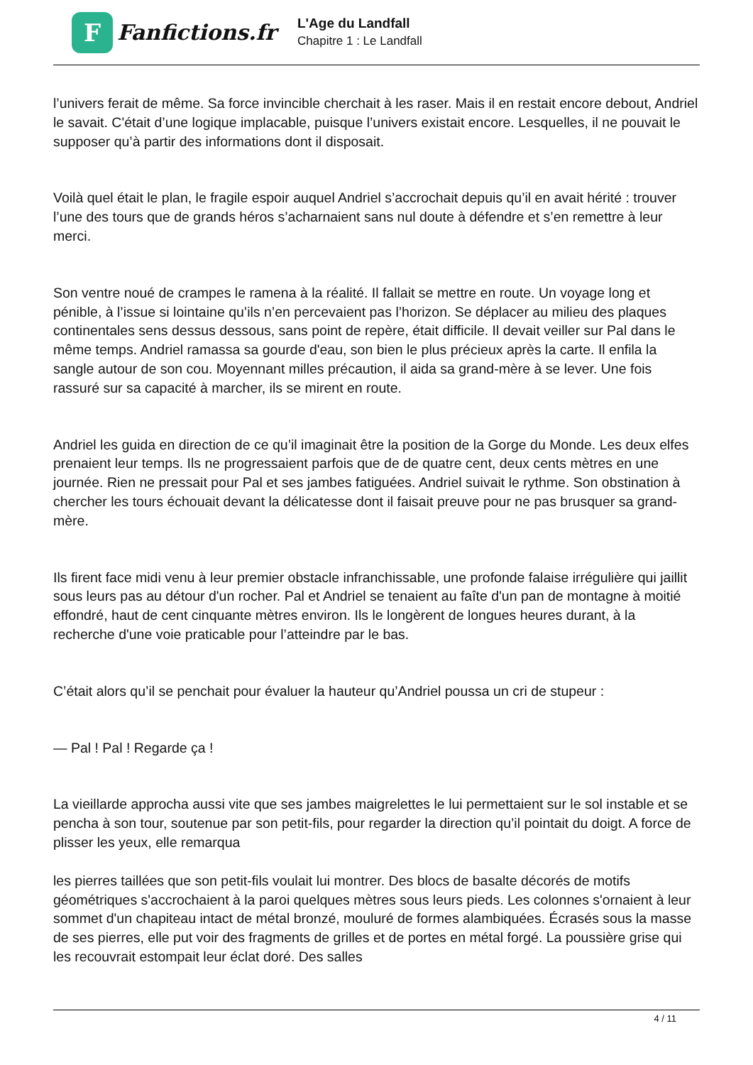F
Fanfictions.fr
L'Age du Landfall
Chapitre 1 : Le Landfall
l’univers ferait de même. Sa force invincible cherchait à les raser. Mais il en restait encore debout, Andriel le savait. C'était d’une logique implacable, puisque l’univers existait encore. Lesquelles, il ne pouvait le supposer qu’à partir des informations dont il disposait.
Voilà quel était le plan, le fragile espoir auquel Andriel s’accrochait depuis qu’il en avait hérité : trouver l’une des tours que de grands héros s’acharnaient sans nul doute à défendre et s’en remettre à leur merci.
Son ventre noué de crampes le ramena à la réalité. Il fallait se mettre en route. Un voyage long et pénible, à l’issue si lointaine qu’ils n’en percevaient pas l’horizon. Se déplacer au milieu des plaques continentales sens dessus dessous, sans point de repère, était difficile. Il devait veiller sur Pal dans le même temps. Andriel ramassa sa gourde d'eau, son bien le plus précieux après la carte. Il enfila la sangle autour de son cou. Moyennant milles précaution, il aida sa grand-mère à se lever. Une fois rassuré sur sa capacité à marcher, ils se mirent en route.
Andriel les guida en direction de ce qu’il imaginait être la position de la Gorge du Monde. Les deux elfes prenaient leur temps. Ils ne progressaient parfois que de de quatre cent, deux cents mètres en une journée. Rien ne pressait pour Pal et ses jambes fatiguées. Andriel suivait le rythme. Son obstination à chercher les tours échouait devant la délicatesse dont il faisait preuve pour ne pas brusquer sa grand-mère.
Ils firent face midi venu à leur premier obstacle infranchissable, une profonde falaise irrégulière qui jaillit sous leurs pas au détour d'un rocher. Pal et Andriel se tenaient au faîte d'un pan de montagne à moitié effondré, haut de cent cinquante mètres environ. Ils le longèrent de longues heures durant, à la recherche d'une voie praticable pour l’atteindre par le bas.
C’était alors qu’il se penchait pour évaluer la hauteur qu’Andriel poussa un cri de stupeur :
— Pal ! Pal ! Regarde ça !
La vieillarde approcha aussi vite que ses jambes maigrelettes le lui permettaient sur le sol instable et se pencha à son tour, soutenue par son petit-fils, pour regarder la direction qu’il pointait du doigt. A force de plisser les yeux, elle remarqua
les pierres taillées que son petit-fils voulait lui montrer. Des blocs de basalte décorés de motifs géométriques s'accrochaient à la paroi quelques mètres sous leurs pieds. Les colonnes s'ornaient à leur sommet d'un chapiteau intact de métal bronzé, mouluré de formes alambiquées. Écrasés sous la masse de ses pierres, elle put voir des fragments de grilles et de portes en métal forgé. La poussière grise qui les recouvrait estompait leur éclat doré. Des salles
4 / 11